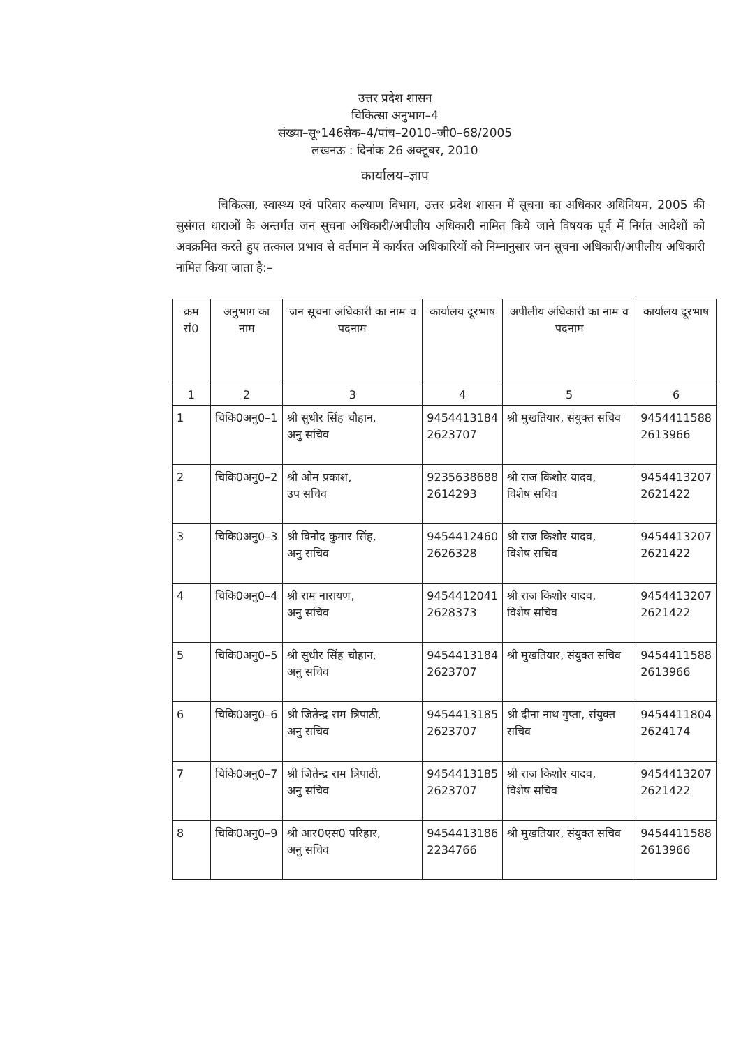उत्तर प्रदेश शासन
चिकित्सा अनुभाग–4
संख्या–सू॰146सेक–4/पांच–2010–जी0–68/2005
लखनऊ : दिनांक 26 अक्टूबर, 2010
कार्यालय–ज्ञाप
चिकित्सा, स्वास्थ्य एवं परिवार कल्याण विभाग, उत्तर प्रदेश शासन में सूचना का अधिकार अधिनियम, 2005 की सुसंगत धाराओं के अन्तर्गत जन सूचना अधिकारी/अपीलीय अधिकारी नामित किये जाने विषयक पूर्व में निर्गत आदेशों को अवक्रमित करते हुए तत्काल प्रभाव से वर्तमान में कार्यरत अधिकारियों को निम्नानुसार जन सूचना अधिकारी/अपीलीय अधिकारी नामित किया जाता है:–
| क्रम सं0 | अनुभाग का नाम | जन सूचना अधिकारी का नाम व पदनाम | कार्यालय दूरभाष | अपीलीय अधिकारी का नाम व पदनाम | कार्यालय दूरभाष |
| --- | --- | --- | --- | --- | --- |
| 1 | 2 | 3 | 4 | 5 | 6 |
| 1 | चिकि0अनु0–1 | श्री सुधीर सिंह चौहान, अनु सचिव | 9454413184 2623707 | श्री मुखतियार, संयुक्त सचिव | 9454411588 2613966 |
| 2 | चिकि0अनु0–2 | श्री ओम प्रकाश, उप सचिव | 9235638688 2614293 | श्री राज किशोर यादव, विशेष सचिव | 9454413207 2621422 |
| 3 | चिकि0अनु0–3 | श्री विनोद कुमार सिंह, अनु सचिव | 9454412460 2626328 | श्री राज किशोर यादव, विशेष सचिव | 9454413207 2621422 |
| 4 | चिकि0अनु0–4 | श्री राम नारायण, अनु सचिव | 9454412041 2628373 | श्री राज किशोर यादव, विशेष सचिव | 9454413207 2621422 |
| 5 | चिकि0अनु0–5 | श्री सुधीर सिंह चौहान, अनु सचिव | 9454413184 2623707 | श्री मुखतियार, संयुक्त सचिव | 9454411588 2613966 |
| 6 | चिकि0अनु0–6 | श्री जितेन्द्र राम त्रिपाठी, अनु सचिव | 9454413185 2623707 | श्री दीना नाथ गुप्ता, संयुक्त सचिव | 9454411804 2624174 |
| 7 | चिकि0अनु0–7 | श्री जितेन्द्र राम त्रिपाठी, अनु सचिव | 9454413185 2623707 | श्री राज किशोर यादव, विशेष सचिव | 9454413207 2621422 |
| 8 | चिकि0अनु0–9 | श्री आर0एस0 परिहार, अनु सचिव | 9454413186 2234766 | श्री मुखतियार, संयुक्त सचिव | 9454411588 2613966 |